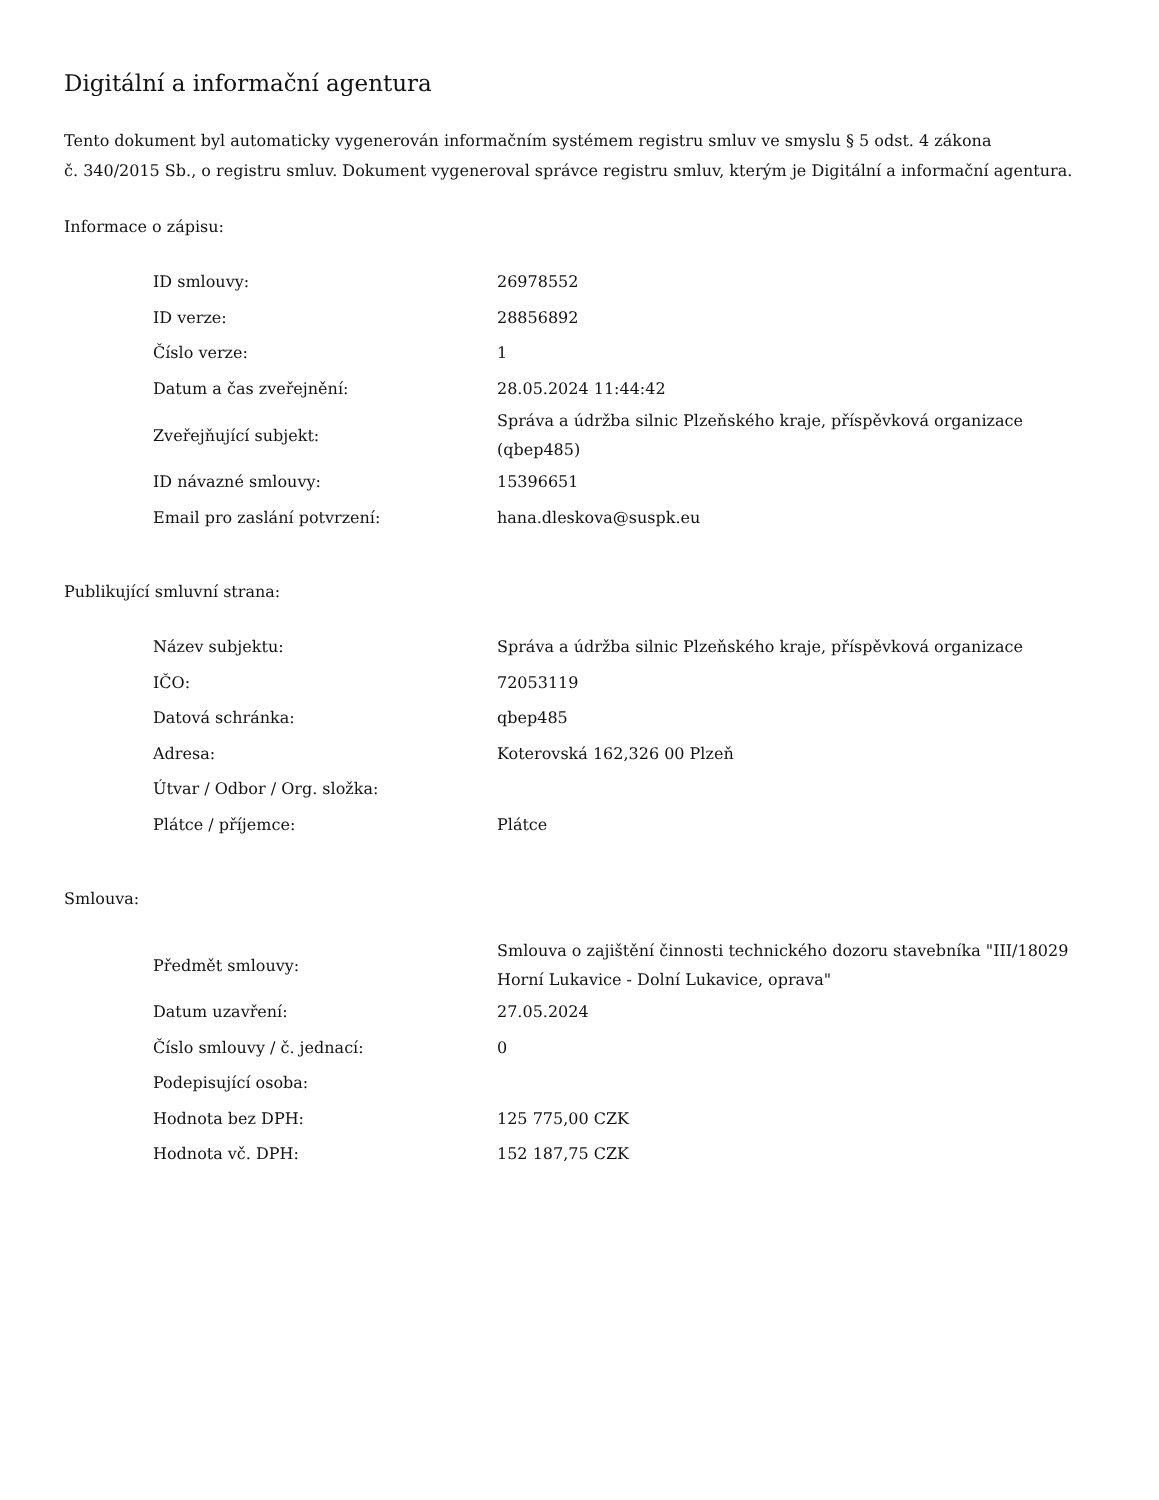Digitální a informační agentura
Tento dokument byl automaticky vygenerován informačním systémem registru smluv ve smyslu § 5 odst. 4 zákona
č. 340/2015 Sb., o registru smluv. Dokument vygeneroval správce registru smluv, kterým je Digitální a informační agentura.
Informace o zápisu:
| ID smlouvy: | 26978552 |
| ID verze: | 28856892 |
| Číslo verze: | 1 |
| Datum a čas zveřejnění: | 28.05.2024 11:44:42 |
| Zveřejňující subjekt: | Správa a údržba silnic Plzeňského kraje, příspěvková organizace (qbep485) |
| ID návazné smlouvy: | 15396651 |
| Email pro zaslání potvrzení: | hana.dleskova@suspk.eu |
Publikující smluvní strana:
| Název subjektu: | Správa a údržba silnic Plzeňského kraje, příspěvková organizace |
| IČO: | 72053119 |
| Datová schránka: | qbep485 |
| Adresa: | Koterovská 162,326 00 Plzeň |
| Útvar / Odbor / Org. složka: | |
| Plátce / příjemce: | Plátce |
Smlouva:
| Předmět smlouvy: | Smlouva o zajištění činnosti technického dozoru stavebníka "III/18029 Horní Lukavice - Dolní Lukavice, oprava" |
| Datum uzavření: | 27.05.2024 |
| Číslo smlouvy / č. jednací: | 0 |
| Podepisující osoba: | |
| Hodnota bez DPH: | 125 775,00 CZK |
| Hodnota vč. DPH: | 152 187,75 CZK |